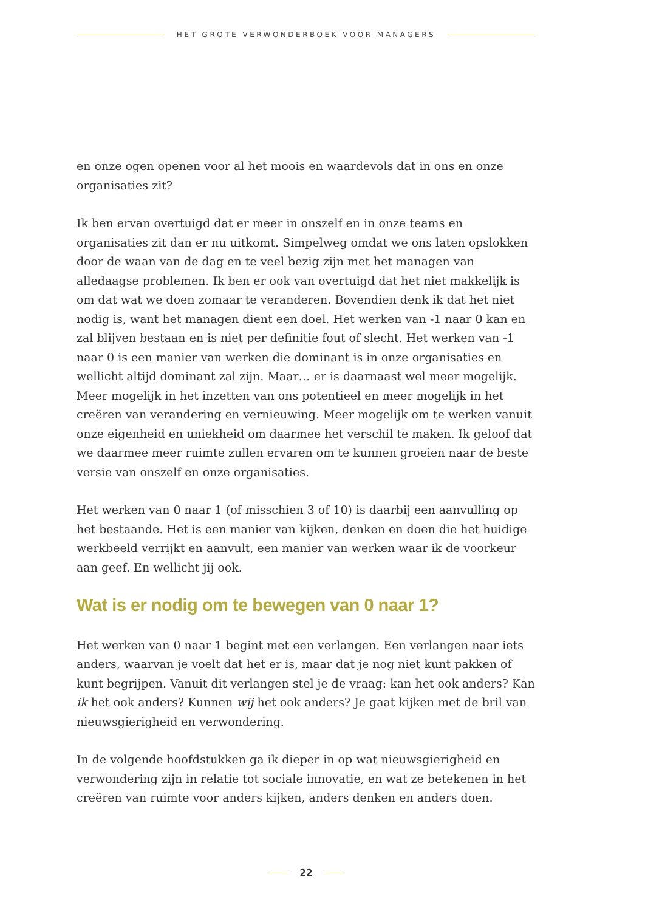HET GROTE VERWONDERBOEK VOOR MANAGERS
en onze ogen openen voor al het moois en waardevols dat in ons en onze organisaties zit?
Ik ben ervan overtuigd dat er meer in onszelf en in onze teams en organisaties zit dan er nu uitkomt. Simpelweg omdat we ons laten opslokken door de waan van de dag en te veel bezig zijn met het managen van alledaagse problemen. Ik ben er ook van overtuigd dat het niet makkelijk is om dat wat we doen zomaar te veranderen. Bovendien denk ik dat het niet nodig is, want het managen dient een doel. Het werken van -1 naar 0 kan en zal blijven bestaan en is niet per definitie fout of slecht. Het werken van -1 naar 0 is een manier van werken die dominant is in onze organisaties en wellicht altijd dominant zal zijn. Maar… er is daarnaast wel meer mogelijk. Meer mogelijk in het inzetten van ons potentieel en meer mogelijk in het creëren van verandering en vernieuwing. Meer mogelijk om te werken vanuit onze eigenheid en uniekheid om daarmee het verschil te maken. Ik geloof dat we daarmee meer ruimte zullen ervaren om te kunnen groeien naar de beste versie van onszelf en onze organisaties.
Het werken van 0 naar 1 (of misschien 3 of 10) is daarbij een aanvulling op het bestaande. Het is een manier van kijken, denken en doen die het huidige werkbeeld verrijkt en aanvult, een manier van werken waar ik de voorkeur aan geef. En wellicht jij ook.
Wat is er nodig om te bewegen van 0 naar 1?
Het werken van 0 naar 1 begint met een verlangen. Een verlangen naar iets anders, waarvan je voelt dat het er is, maar dat je nog niet kunt pakken of kunt begrijpen. Vanuit dit verlangen stel je de vraag: kan het ook anders? Kan ik het ook anders? Kunnen wij het ook anders? Je gaat kijken met de bril van nieuwsgierigheid en verwondering.
In de volgende hoofdstukken ga ik dieper in op wat nieuwsgierigheid en verwondering zijn in relatie tot sociale innovatie, en wat ze betekenen in het creëren van ruimte voor anders kijken, anders denken en anders doen.
22